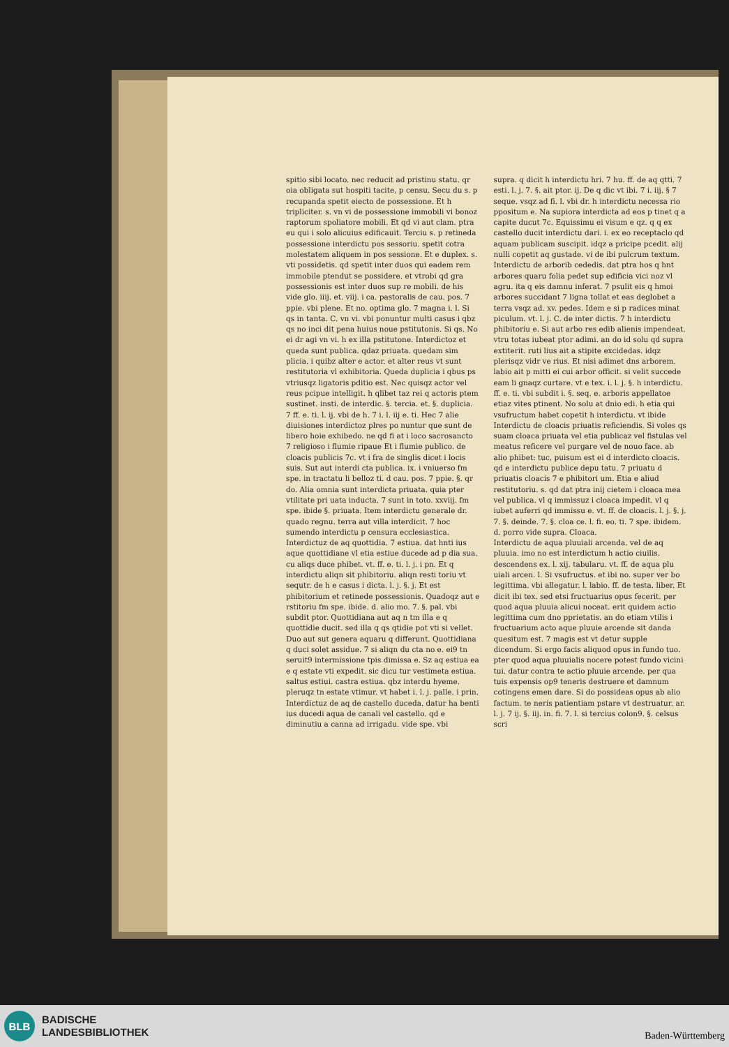spitio sibi locato. nec reducit ad pristinu statu. qr oia obligata sut hospiti tacite, p censu. Secu du s. p recupanda spetit eiecto de possessione. Et h tripliciter. s. vn vi de possessione immobili vi bonoz raptorum spoliatore mobili. Et qd vi aut clam. ptra eu qui i solo alicuius edificauit. Terciu s. p retineda possessione interdictu pos sessoriu. spetit cotra molestatem aliquem in pos sessione. Et e duplex. s. vti possidetis. qd spetit inter duos qui eadem rem immobile ptendut se possidere. et vtrobi qd gra possessionis est inter duos sup re mobili. de his vide glo. iiij. et. viij. i ca. pastoralis de cau. pos. 7 ppie. vbi plene. Et no. optima glo. 7 magna i. l. Si qs in tanta. C. vn vi. vbi ponuntur multi casus i qbz qs no inci dit pena huius noue pstitutonis. Si qs. No ei dr agi vn vi. h ex illa pstitutone. Interdictoz et queda sunt publica. qdaz priuata. quedam sim plicia. i quibz alter e actor. et alter reus vt sunt restitutoria vl exhibitoria. Queda duplicia i qbus ps vtriusqz ligatoris pditio est. Nec quisqz actor vel reus pcipue intelligit. h qlibet taz rei q actoris ptem sustinet. insti. de interdic. §. tercia. et. §. duplicia. 7 ff. e. ti. l. ij. vbi de h. 7 i. l. iij e. ti. Hec 7 alie diuisiones interdictoz plres po nuntur que sunt de libero hoie exhibedo. ne qd fi at i loco sacrosancto 7 religioso i flumie ripaue Et i flumie publico. de cloacis publicis 7c. vt i fra de singlis dicet i locis suis. Sut aut interdi cta publica. ix. i vniuerso fm spe. in tractatu li belloz ti. d cau. pos. 7 ppie. §. qr do. Alia omnia sunt interdicta priuata. quia pter vtilitate pri uata inducta. 7 sunt in toto. xxviij. fm spe. ibide §. priuata. Item interdictu generale dr. quado regnu. terra aut villa interdicit. 7 hoc sumendo interdictu p censura ecclesiastica.
Interdictuz de aq quottidia. 7 estiua. dat hnti ius aque quottidiane vl etia estiue ducede ad p dia sua. cu aliqs duce phibet. vt. ff. e. ti. l. j. i pn. Et q interdictu aliqn sit phibitoriu. aliqn resti toriu vt sequtr. de h e casus i dicta. l. j. §. j. Et est phibitorium et retinede possessionis. Quadoqz aut e rstitoriu fm spe. ibide. d. alio mo. 7. §. pal. vbi subdit ptor. Quottidiana aut aq n tm illa e q quottidie ducit. sed illa q qs qtidie pot vti si vellet. Duo aut sut genera aquaru q differunt. Quottidiana q duci solet assidue. 7 si aliqn du cta no e. ei9 tn seruit9 intermissione tpis dimissa e. Sz aq estiua ea e q estate vti expedit. sic dicu tur vestimeta estiua. saltus estiui. castra estiua. qbz interdu hyeme. pleruqz tn estate vtimur. vt habet i. l. j. palle. i prin.
Interdictuz de aq de castello duceda. datur ha benti ius ducedi aqua de canali vel castello. qd e diminutiu a canna ad irrigadu. vide spe. vbi
supra. q dicit h interdictu hri. 7 hu. ff. de aq qtti. 7 esti. l. j. 7. §. ait ptor. ij. De q dic vt ibi. 7 i. iij. § 7 seque. vsqz ad fi. l. vbi dr. h interdictu necessa rio ppositum e. Na supiora interdicta ad eos p tinet q a capite ducut 7c. Equissimu ei visum e qz. q q ex castello ducit interdictu dari. i. ex eo receptaclo qd aquam publicam suscipit. idqz a pricipe pcedit. alij nulli copetit aq gustade. vi de ibi pulcrum textum.
Interdictu de arborib cededis. dat ptra hos q hnt arbores quaru folia pedet sup edificia vici noz vl agru. ita q eis damnu inferat. 7 psulit eis q hmoi arbores succidant 7 ligna tollat et eas deglobet a terra vsqz ad. xv. pedes. Idem e si p radices minat piculum. vt. l. j. C. de inter dictis. 7 h interdictu phibitoriu e. Si aut arbo res edib alienis impendeat. vtru totas iubeat ptor adimi. an do id solu qd supra extiterit. ruti lius ait a stipite excidedas. idqz plerisqz vidr ve rius. Et nisi adimet dns arborem. labio ait p mitti ei cui arbor officit. si velit succede eam li gnaqz curtare. vt e tex. i. l. j. §. h interdictu. ff. e. ti. vbi subdit i. §. seq. e. arboris appellatoe etiaz vites ptinent. No solu at dnio edi. h etia qui vsufructum habet copetit h interdictu. vt ibide
Interdictu de cloacis priuatis reficiendis. Si voles qs suam cloaca priuata vel etia publicaz vel fistulas vel meatus reficere vel purgare vel de nouo face. ab alio phibet: tuc, puisum est ei d interdicto cloacis. qd e interdictu publice depu tatu. 7 priuatu d priuatis cloacis 7 e phibitori um. Etia e aliud restitutoriu. s. qd dat ptra inij cietem i cloaca mea vel publica. vl q immissuz i cloaca impedit. vl q iubet auferri qd immissu e. vt. ff. de cloacis. l. j. §. j. 7. §. deinde. 7. §. cloa ce. l. fi. eo. ti. 7 spe. ibidem. d. porro vide supra. Cloaca.
Interdictu de aqua pluuiali arcenda. vel de aq pluuia. imo no est interdictum h actio ciuilis. descendens ex. l. xij. tabularu. vt. ff. de aqua plu uiali arcen. l. Si vsufructus. et ibi no. super ver bo legittima. vbi allegatur. l. labio. ff. de testa. liber. Et dicit ibi tex. sed etsi fructuarius opus fecerit. per quod aqua pluuia alicui noceat. erit quidem actio legittima cum dno pprietatis. an do etiam vtilis i fructuarium acto aque pluuie arcende sit danda quesitum est. 7 magis est vt detur supple dicendum. Si ergo facis aliquod opus in fundo tuo. pter quod aqua pluuialis nocere potest fundo vicini tui. datur contra te actio pluuie arcende. per qua tuis expensis op9 teneris destruere et damnum cotingens emen dare. Si do possideas opus ab alio factum. te neris patientiam pstare vt destruatur. ar. l. j. 7 ij. §. iij. in. fi. 7. l. si tercius colon9. §. celsus scri
BLB
BADISCHE
LANDESBIBLIOTHEK
Baden-Württemberg